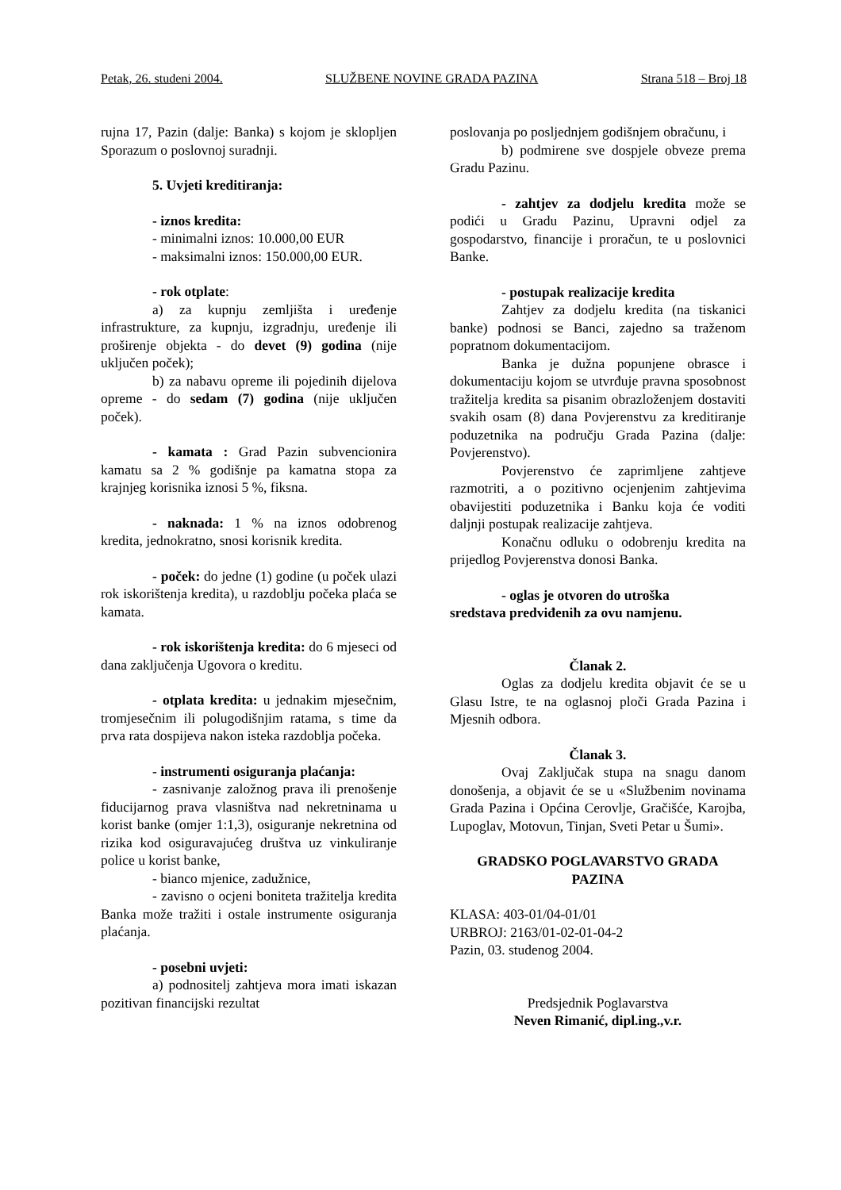Petak, 26. studeni 2004. SLUŽBENE NOVINE GRADA PAZINA Strana 518 – Broj 18
rujna 17, Pazin (dalje: Banka) s kojom je sklopljen Sporazum o poslovnoj suradnji.
5. Uvjeti kreditiranja:
- iznos kredita:
- minimalni iznos: 10.000,00 EUR
- maksimalni iznos: 150.000,00 EUR.
- rok otplate:
a) za kupnju zemljišta i uređenje infrastrukture, za kupnju, izgradnju, uređenje ili proširenje objekta - do devet (9) godina (nije uključen poček);
b) za nabavu opreme ili pojedinih dijelova opreme - do sedam (7) godina (nije uključen poček).
- kamata : Grad Pazin subvencionira kamatu sa 2 % godišnje pa kamatna stopa za krajnjeg korisnika iznosi 5 %, fiksna.
- naknada: 1 % na iznos odobrenog kredita, jednokratno, snosi korisnik kredita.
- poček: do jedne (1) godine (u poček ulazi rok iskorištenja kredita), u razdoblju počeka plaća se kamata.
- rok iskorištenja kredita: do 6 mjeseci od dana zaključenja Ugovora o kreditu.
- otplata kredita: u jednakim mjesečnim, tromjesečnim ili polugodišnjim ratama, s time da prva rata dospijeva nakon isteka razdoblja počeka.
- instrumenti osiguranja plaćanja:
- zasnivanje založnog prava ili prenošenje fiducijarnog prava vlasništva nad nekretninama u korist banke (omjer 1:1,3), osiguranje nekretnina od rizika kod osiguravajućeg društva uz vinkuliranje police u korist banke,
- bianco mjenice, zadužnice,
- zavisno o ocjeni boniteta tražitelja kredita Banka može tražiti i ostale instrumente osiguranja plaćanja.
- posebni uvjeti:
a) podnositelj zahtjeva mora imati iskazan pozitivan financijski rezultat
poslovanja po posljednjem godišnjem obračunu, i
b) podmirene sve dospjele obveze prema Gradu Pazinu.
- zahtjev za dodjelu kredita može se podići u Gradu Pazinu, Upravni odjel za gospodarstvo, financije i proračun, te u poslovnici Banke.
- postupak realizacije kredita
Zahtjev za dodjelu kredita (na tiskanici banke) podnosi se Banci, zajedno sa traženom popratnom dokumentacijom.
Banka je dužna popunjene obrasce i dokumentaciju kojom se utvrđuje pravna sposobnost tražitelja kredita sa pisanim obrazloženjem dostaviti svakih osam (8) dana Povjerenstvu za kreditiranje poduzetnika na području Grada Pazina (dalje: Povjerenstvo).
Povjerenstvo će zaprimljene zahtjeve razmotriti, a o pozitivno ocjenjenim zahtjevima obavijestiti poduzetnika i Banku koja će voditi daljnji postupak realizacije zahtjeva.
Konačnu odluku o odobrenju kredita na prijedlog Povjerenstva donosi Banka.
- oglas je otvoren do utroška
sredstava predviđenih za ovu namjenu.
Članak 2.
Oglas za dodjelu kredita objavit će se u Glasu Istre, te na oglasnoj ploči Grada Pazina i Mjesnih odbora.
Članak 3.
Ovaj Zaključak stupa na snagu danom donošenja, a objavit će se u «Službenim novinama Grada Pazina i Općina Cerovlje, Gračišće, Karojba, Lupoglav, Motovun, Tinjan, Sveti Petar u Šumi».
GRADSKO POGLAVARSTVO GRADA PAZINA
KLASA: 403-01/04-01/01
URBROJ: 2163/01-02-01-04-2
Pazin, 03. studenog 2004.
Predsjednik Poglavarstva
Neven Rimanić, dipl.ing.,v.r.